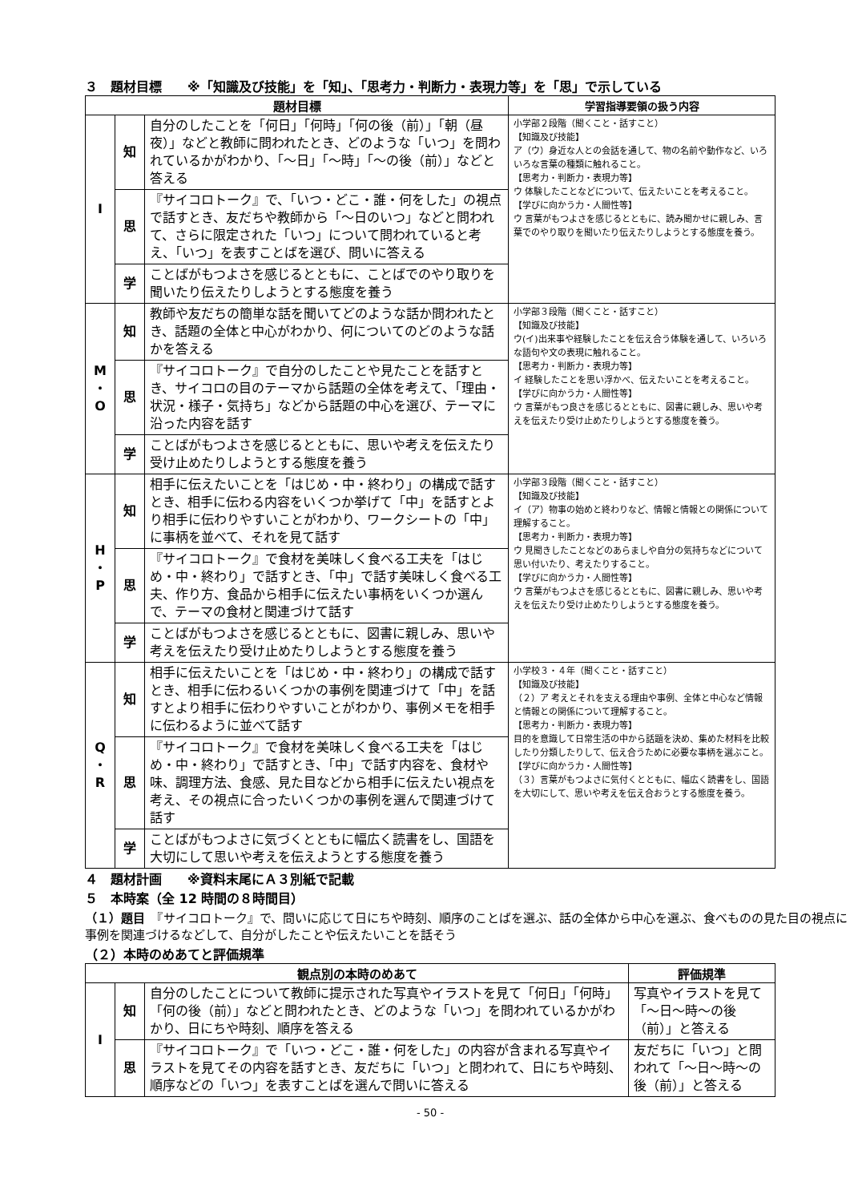３　題材目標　　※「知識及び技能」を「知」、「思考力・判断力・表現力等」を「思」で示している
| 題材目標 | | | 学習指導要領の扱う内容 |
| --- | --- | --- | --- |
| I | 知 | 自分のしたことを「何日」「何時」「何の後（前）」「朝（昼夜）」などと教師に問われたとき、どのような「いつ」を問われているかがわかり、「～日」「～時」「～の後（前）」などと答える | 小学部２段階（聞くこと・話すこと） 【知識及び技能】 ア（ウ）身近な人との会話を通して、物の名前や動作など、いろいろな言葉の種類に触れること。 【思考力・判断力・表現力等】 ウ 体験したことなどについて、伝えたいことを考えること。 【学びに向かう力・人間性等】 ウ 言葉がもつよさを感じるとともに、読み聞かせに親しみ、言葉でのやり取りを聞いたり伝えたりしようとする態度を養う。 |
| | 思 | 『サイコロトーク』で、「いつ・どこ・誰・何をした」の視点で話すとき、友だちや教師から「～日のいつ」などと問われて、さらに限定された「いつ」について問われていると考え、「いつ」を表すことばを選び、問いに答える | |
| | 学 | ことばがもつよさを感じるとともに、ことばでのやり取りを聞いたり伝えたりしようとする態度を養う | |
| M ・ O | 知 | 教師や友だちの簡単な話を聞いてどのような話か問われたとき、話題の全体と中心がわかり、何についてのどのような話かを答える | 小学部３段階（聞くこと・話すこと） 【知識及び技能】 ウ(イ)出来事や経験したことを伝え合う体験を通して、いろいろな語句や文の表現に触れること。 【思考力・判断力・表現力等】 イ 経験したことを思い浮かべ、伝えたいことを考えること。 【学びに向かう力・人間性等】 ウ 言葉がもつ良さを感じるとともに、図書に親しみ、思いや考えを伝えたり受け止めたりしようとする態度を養う。 |
| | 思 | 『サイコロトーク』で自分のしたことや見たことを話すとき、サイコロの目のテーマから話題の全体を考えて、「理由・状況・様子・気持ち」などから話題の中心を選び、テーマに沿った内容を話す | |
| | 学 | ことばがもつよさを感じるとともに、思いや考えを伝えたり受け止めたりしようとする態度を養う | |
| H ・ P | 知 | 相手に伝えたいことを「はじめ・中・終わり」の構成で話すとき、相手に伝わる内容をいくつか挙げて「中」を話すとより相手に伝わりやすいことがわかり、ワークシートの「中」に事柄を並べて、それを見て話す | 小学部３段階（聞くこと・話すこと） 【知識及び技能】 イ（ア）物事の始めと終わりなど、情報と情報との関係について理解すること。 【思考力・判断力・表現力等】 ウ 見聞きしたことなどのあらましや自分の気持ちなどについて思い付いたり、考えたりすること。 【学びに向かう力・人間性等】 ウ 言葉がもつよさを感じるとともに、図書に親しみ、思いや考えを伝えたり受け止めたりしようとする態度を養う。 |
| | 思 | 『サイコロトーク』で食材を美味しく食べる工夫を「はじめ・中・終わり」で話すとき、「中」で話す美味しく食べる工夫、作り方、食品から相手に伝えたい事柄をいくつか選んで、テーマの食材と関連づけて話す | |
| | 学 | ことばがもつよさを感じるとともに、図書に親しみ、思いや考えを伝えたり受け止めたりしようとする態度を養う | |
| Q ・ R | 知 | 相手に伝えたいことを「はじめ・中・終わり」の構成で話すとき、相手に伝わるいくつかの事例を関連づけて「中」を話すとより相手に伝わりやすいことがわかり、事例メモを相手に伝わるように並べて話す | 小学校３・４年（聞くこと・話すこと） 【知識及び技能】 （２）ア 考えとそれを支える理由や事例、全体と中心など情報と情報との関係について理解すること。 【思考力・判断力・表現力等】 目的を意識して日常生活の中から話題を決め、集めた材料を比較したり分類したりして、伝え合うために必要な事柄を選ぶこと。 【学びに向かう力・人間性等】 （３）言葉がもつよさに気付くとともに、幅広く読書をし、国語を大切にして、思いや考えを伝え合おうとする態度を養う。 |
| | 思 | 『サイコロトーク』で食材を美味しく食べる工夫を「はじめ・中・終わり」で話すとき、「中」で話す内容を、食材や味、調理方法、食感、見た目などから相手に伝えたい視点を考え、その視点に合ったいくつかの事例を選んで関連づけて話す | |
| | 学 | ことばがもつよさに気づくとともに幅広く読書をし、国語を大切にして思いや考えを伝えようとする態度を養う | |
４　題材計画　　※資料末尾にＡ３別紙で記載
５　本時案（全 12 時間の８時間目）
（１）題目　『サイコロトーク』で、問いに応じて日にちや時刻、順序のことばを選ぶ、話の全体から中心を選ぶ、食べものの見た目の視点に事例を関連づけるなどして、自分がしたことや伝えたいことを話そう
（２）本時のめあてと評価規準
| 観点別の本時のめあて | | | 評価規準 |
| --- | --- | --- | --- |
| I | 知 | 自分のしたことについて教師に提示された写真やイラストを見て「何日」「何時」「何の後（前）」などと問われたとき、どのような「いつ」を問われているかがわかり、日にちや時刻、順序を答える | 写真やイラストを見て「～日～時～の後（前）」と答える |
| | 思 | 『サイコロトーク』で「いつ・どこ・誰・何をした」の内容が含まれる写真やイラストを見てその内容を話すとき、友だちに「いつ」と問われて、日にちや時刻、順序などの「いつ」を表すことばを選んで問いに答える | 友だちに「いつ」と問われて「～日～時～の後（前）」と答える |
- 50 -